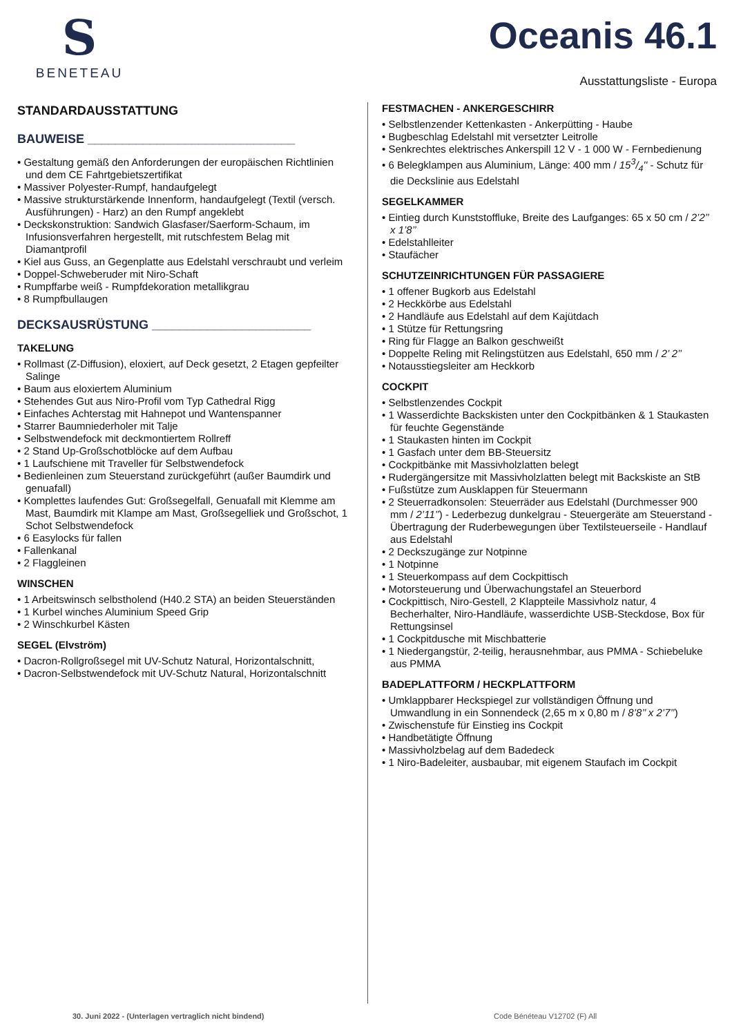S
BENETEAU
Oceanis 46.1
Ausstattungsliste - Europa
STANDARDAUSSTATTUNG
BAUWEISE ______________________________
• Gestaltung gemäß den Anforderungen der europäischen Richtlinien und dem CE Fahrtgebietszertifikat
• Massiver Polyester-Rumpf, handaufgelegt
• Massive strukturstärkende Innenform, handaufgelegt (Textil (versch. Ausführungen) - Harz) an den Rumpf angeklebt
• Deckskonstruktion: Sandwich Glasfaser/Saerform-Schaum, im Infusionsverfahren hergestellt, mit rutschfestem Belag mit Diamantprofil
• Kiel aus Guss, an Gegenplatte aus Edelstahl verschraubt und verleim
• Doppel-Schweberuder mit Niro-Schaft
• Rumpffarbe weiß - Rumpfdekoration metallikgrau
• 8 Rumpfbullaugen
DECKSAUSRÜSTUNG _______________________
TAKELUNG
• Rollmast (Z-Diffusion), eloxiert, auf Deck gesetzt, 2 Etagen gepfeilter Salinge
• Baum aus eloxiertem Aluminium
• Stehendes Gut aus Niro-Profil vom Typ Cathedral Rigg
• Einfaches Achterstag mit Hahnepot und Wantenspanner
• Starrer Baumniederholer mit Talje
• Selbstwendefock mit deckmontiertem Rollreff
• 2 Stand Up-Großschotblöcke auf dem Aufbau
• 1 Laufschiene mit Traveller für Selbstwendefock
• Bedienleinen zum Steuerstand zurückgeführt (außer Baumdirk und genuafall)
• Komplettes laufendes Gut: Großsegelfall, Genuafall mit Klemme am Mast, Baumdirk mit Klampe am Mast, Großsegelliek und Großschot, 1 Schot Selbstwendefock
• 6 Easylocks für fallen
• Fallenkanal
• 2 Flaggleinen
WINSCHEN
• 1 Arbeitswinsch selbstholend (H40.2 STA) an beiden Steuerständen
• 1 Kurbel winches Aluminium Speed Grip
• 2 Winschkurbel Kästen
SEGEL (Elvström)
• Dacron-Rollgroßsegel mit UV-Schutz Natural, Horizontalschnitt,
• Dacron-Selbstwendefock mit UV-Schutz Natural, Horizontalschnitt
FESTMACHEN - ANKERGESCHIRR
• Selbstlenzender Kettenkasten - Ankerpütting - Haube
• Bugbeschlag Edelstahl mit versetzter Leitrolle
• Senkrechtes elektrisches Ankerspill 12 V - 1 000 W - Fernbedienung
• 6 Belegklampen aus Aluminium, Länge: 400 mm / 153/4'' - Schutz für die Deckslinie aus Edelstahl
SEGELKAMMER
• Eintieg durch Kunststoffluke, Breite des Laufganges: 65 x 50 cm / 2’2’’ x 1’8’’
• Edelstahlleiter
• Staufächer
SCHUTZEINRICHTUNGEN FÜR PASSAGIERE
• 1 offener Bugkorb aus Edelstahl
• 2 Heckkörbe aus Edelstahl
• 2 Handläufe aus Edelstahl auf dem Kajütdach
• 1 Stütze für Rettungsring
• Ring für Flagge an Balkon geschweißt
• Doppelte Reling mit Relingstützen aus Edelstahl, 650 mm / 2’ 2’’
• Notausstiegsleiter am Heckkorb
COCKPIT
• Selbstlenzendes Cockpit
• 1 Wasserdichte Backskisten unter den Cockpitbänken & 1 Staukasten für feuchte Gegenstände
• 1 Staukasten hinten im Cockpit
• 1 Gasfach unter dem BB-Steuersitz
• Cockpitbänke mit Massivholzlatten belegt
• Rudergängersitze mit Massivholzlatten belegt mit Backskiste an StB
• Fußstütze zum Ausklappen für Steuermann
• 2 Steuerradkonsolen: Steuerräder aus Edelstahl (Durchmesser 900 mm / 2’11’’) - Lederbezug dunkelgrau - Steuergeräte am Steuerstand - Übertragung der Ruderbewegungen über Textilsteuerseile - Handlauf aus Edelstahl
• 2 Deckszugänge zur Notpinne
• 1 Notpinne
• 1 Steuerkompass auf dem Cockpittisch
• Motorsteuerung und Überwachungstafel an Steuerbord
• Cockpittisch, Niro-Gestell, 2 Klappteile Massivholz natur, 4 Becherhalter, Niro-Handläufe, wasserdichte USB-Steckdose, Box für Rettungsinsel
• 1 Cockpitdusche mit Mischbatterie
• 1 Niedergangstür, 2-teilig, herausnehmbar, aus PMMA - Schiebeluke aus PMMA
BADEPLATTFORM / HECKPLATTFORM
• Umklappbarer Heckspiegel zur vollständigen Öffnung und Umwandlung in ein Sonnendeck (2,65 m x 0,80 m / 8’8’’ x 2’7’’)
• Zwischenstufe für Einstieg ins Cockpit
• Handbetätigte Öffnung
• Massivholzbelag auf dem Badedeck
• 1 Niro-Badeleiter, ausbaubar, mit eigenem Staufach im Cockpit
30. Juni 2022 - (Unterlagen vertraglich nicht bindend)
Code Bénéteau V12702 (F) All